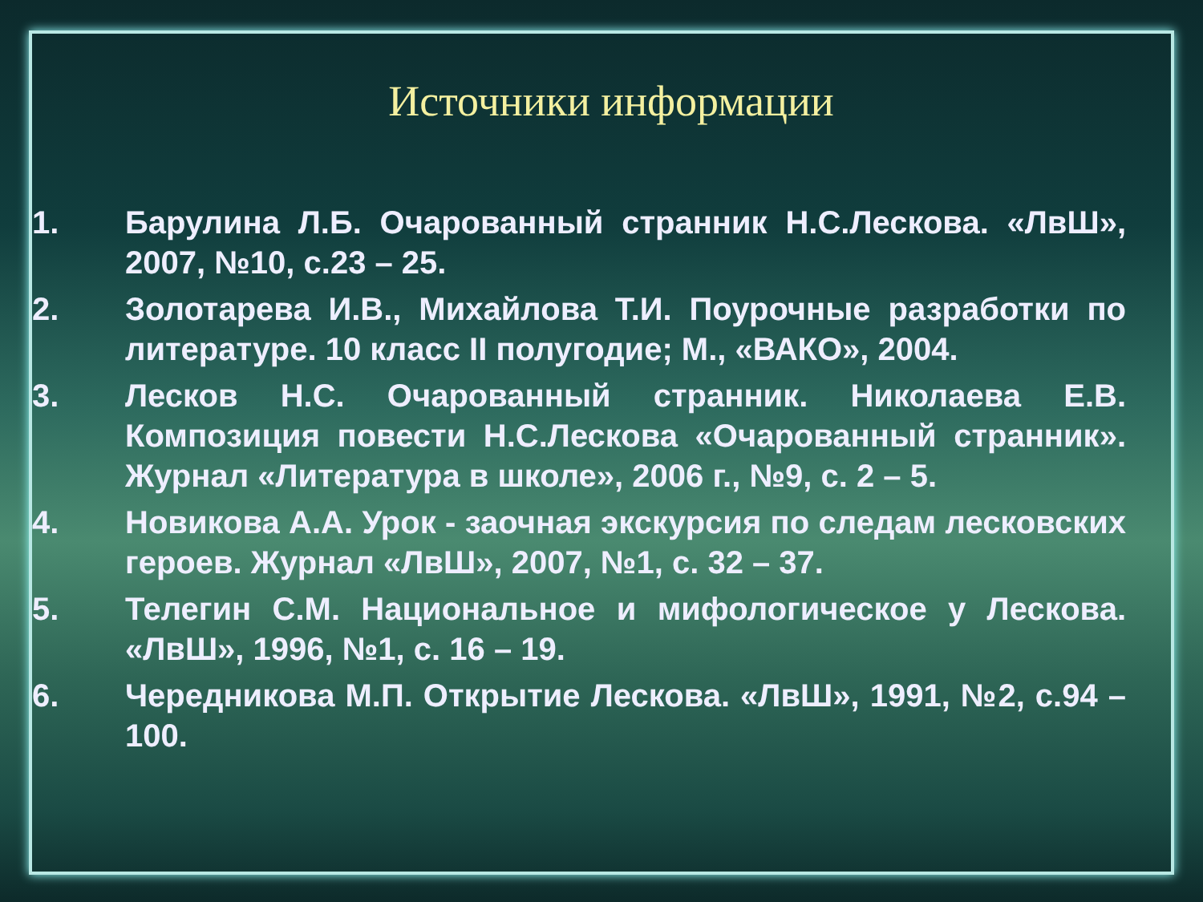Источники информации
1. Барулина Л.Б. Очарованный странник Н.С.Лескова. «ЛвШ», 2007, №10, с.23 – 25.
2. Золотарева И.В., Михайлова Т.И. Поурочные разработки по литературе. 10 класс II полугодие; М., «ВАКО», 2004.
3. Лесков Н.С. Очарованный странник. Николаева Е.В. Композиция повести Н.С.Лескова «Очарованный странник». Журнал «Литература в школе», 2006 г., №9, с. 2 – 5.
4. Новикова А.А. Урок - заочная экскурсия по следам лесковских героев. Журнал «ЛвШ», 2007, №1, с. 32 – 37.
5. Телегин С.М. Национальное и мифологическое у Лескова. «ЛвШ», 1996, №1, с. 16 – 19.
6. Чередникова М.П. Открытие Лескова. «ЛвШ», 1991, №2, с.94 – 100.